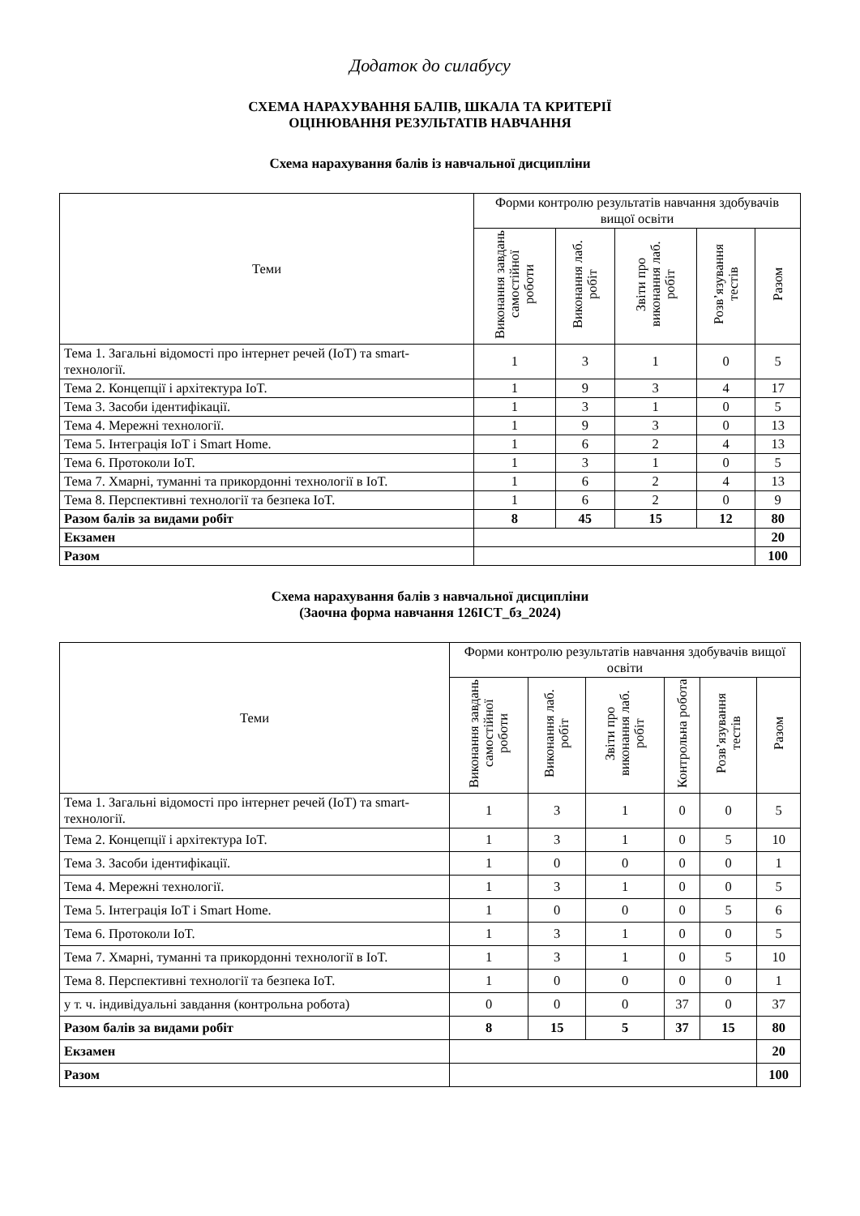Додаток до силабусу
СХЕМА НАРАХУВАННЯ БАЛІВ, ШКАЛА ТА КРИТЕРІЇ
ОЦІНЮВАННЯ РЕЗУЛЬТАТІВ НАВЧАННЯ
Схема нарахування балів із навчальної дисципліни
| Теми | Форми контролю результатів навчання здобувачів вищої освіти | | | | |
| --- | --- | --- | --- | --- | --- |
| | Виконання завдань самостійної роботи | Виконання лаб. робіт | Звіти про виконання лаб. робіт | Розв’язування тестів | Разом |
| Тема 1. Загальні відомості про інтернет речей (IoT) та smart-технології. | 1 | 3 | 1 | 0 | 5 |
| Тема 2. Концепції і архітектура IoT. | 1 | 9 | 3 | 4 | 17 |
| Тема 3. Засоби ідентифікації. | 1 | 3 | 1 | 0 | 5 |
| Тема 4. Мережні технології. | 1 | 9 | 3 | 0 | 13 |
| Тема 5. Інтеграція IoT і Smart Home. | 1 | 6 | 2 | 4 | 13 |
| Тема 6. Протоколи IoT. | 1 | 3 | 1 | 0 | 5 |
| Тема 7. Хмарні, туманні та прикордонні технології в IoT. | 1 | 6 | 2 | 4 | 13 |
| Тема 8. Перспективні технології та безпека IoT. | 1 | 6 | 2 | 0 | 9 |
| Разом балів за видами робіт | 8 | 45 | 15 | 12 | 80 |
| Екзамен | | | | | 20 |
| Разом | | | | | 100 |
Схема нарахування балів з навчальної дисципліни
(Заочна форма навчання 126ІСТ_бз_2024)
| Теми | Форми контролю результатів навчання здобувачів вищої освіти | | | | | |
| --- | --- | --- | --- | --- | --- | --- |
| | Виконання завдань самостійної роботи | Виконання лаб. робіт | Звіти про виконання лаб. робіт | Контрольна робота | Розв’язування тестів | Разом |
| Тема 1. Загальні відомості про інтернет речей (IoT) та smart-технології. | 1 | 3 | 1 | 0 | 0 | 5 |
| Тема 2. Концепції і архітектура IoT. | 1 | 3 | 1 | 0 | 5 | 10 |
| Тема 3. Засоби ідентифікації. | 1 | 0 | 0 | 0 | 0 | 1 |
| Тема 4. Мережні технології. | 1 | 3 | 1 | 0 | 0 | 5 |
| Тема 5. Інтеграція IoT і Smart Home. | 1 | 0 | 0 | 0 | 5 | 6 |
| Тема 6. Протоколи IoT. | 1 | 3 | 1 | 0 | 0 | 5 |
| Тема 7. Хмарні, туманні та прикордонні технології в IoT. | 1 | 3 | 1 | 0 | 5 | 10 |
| Тема 8. Перспективні технології та безпека IoT. | 1 | 0 | 0 | 0 | 0 | 1 |
| у т. ч. індивідуальні завдання (контрольна робота) | 0 | 0 | 0 | 37 | 0 | 37 |
| Разом балів за видами робіт | 8 | 15 | 5 | 37 | 15 | 80 |
| Екзамен | | | | | | 20 |
| Разом | | | | | | 100 |